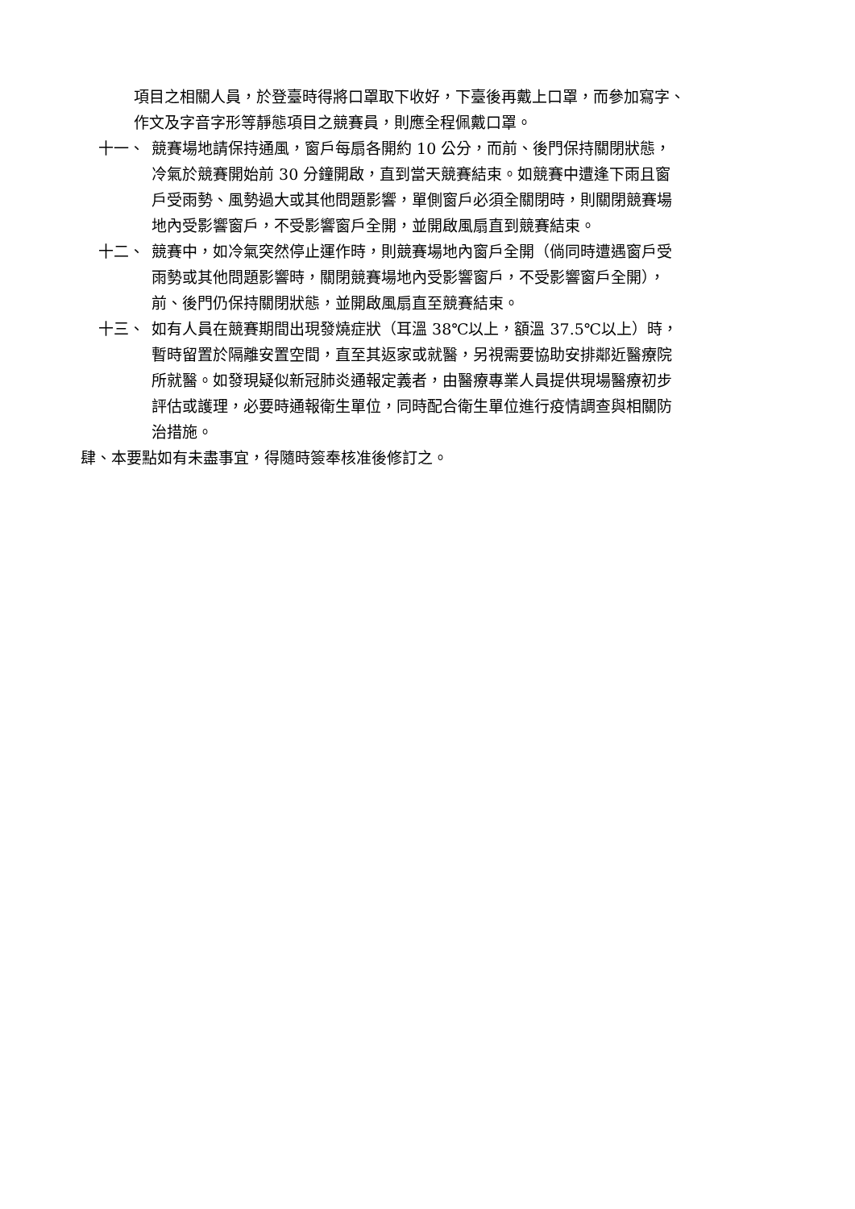項目之相關人員，於登臺時得將口罩取下收好，下臺後再戴上口罩，而參加寫字、作文及字音字形等靜態項目之競賽員，則應全程佩戴口罩。
十一、 競賽場地請保持通風，窗戶每扇各開約 10 公分，而前、後門保持關閉狀態，冷氣於競賽開始前 30 分鐘開啟，直到當天競賽結束。如競賽中遭逢下雨且窗戶受雨勢、風勢過大或其他問題影響，單側窗戶必須全關閉時，則關閉競賽場地內受影響窗戶，不受影響窗戶全開，並開啟風扇直到競賽結束。
十二、 競賽中，如冷氣突然停止運作時，則競賽場地內窗戶全開（倘同時遭遇窗戶受雨勢或其他問題影響時，關閉競賽場地內受影響窗戶，不受影響窗戶全開），前、後門仍保持關閉狀態，並開啟風扇直至競賽結束。
十三、 如有人員在競賽期間出現發燒症狀（耳溫 38℃以上，額溫 37.5℃以上）時，暫時留置於隔離安置空間，直至其返家或就醫，另視需要協助安排鄰近醫療院所就醫。如發現疑似新冠肺炎通報定義者，由醫療專業人員提供現場醫療初步評估或護理，必要時通報衛生單位，同時配合衛生單位進行疫情調查與相關防治措施。
肆、本要點如有未盡事宜，得隨時簽奉核准後修訂之。